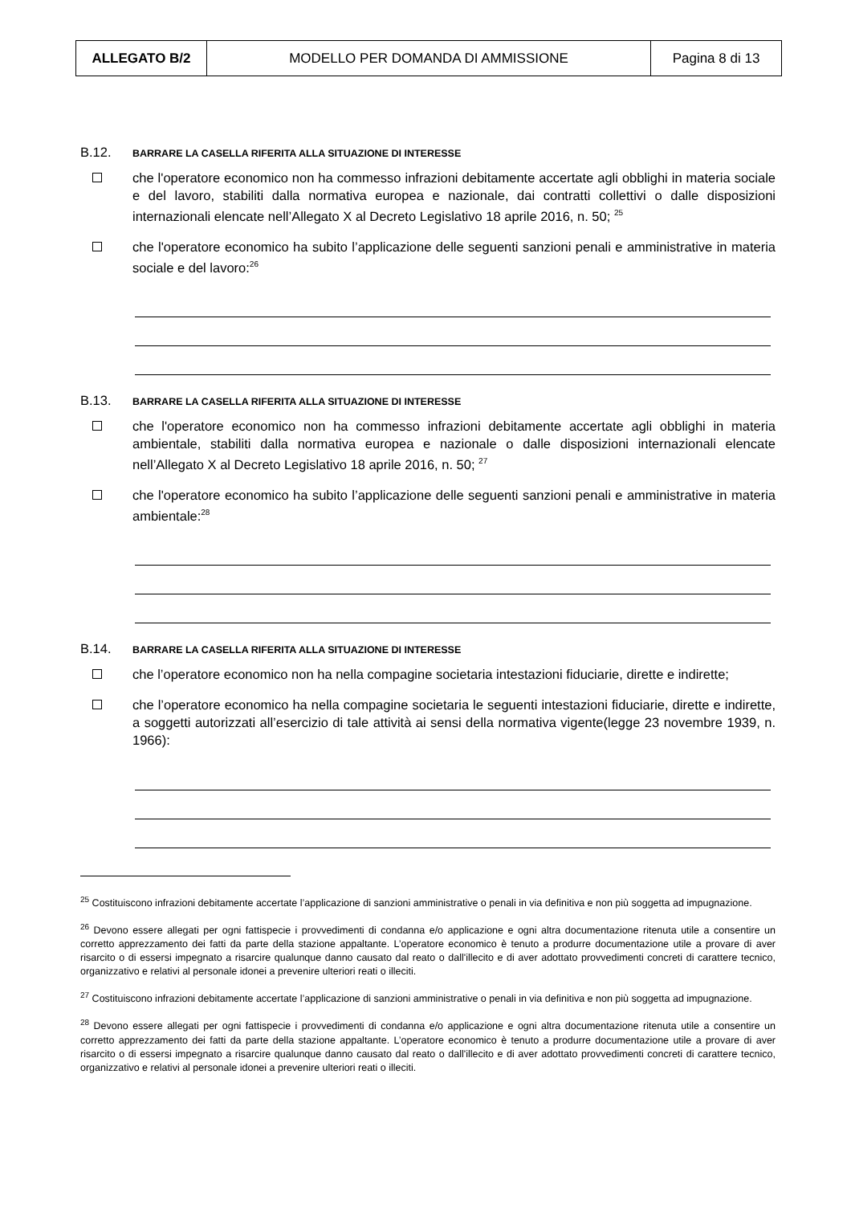| ALLEGATO B/2 | MODELLO PER DOMANDA DI AMMISSIONE | Pagina 8 di 13 |
B.12. BARRARE LA CASELLA RIFERITA ALLA SITUAZIONE DI INTERESSE
che l'operatore economico non ha commesso infrazioni debitamente accertate agli obblighi in materia sociale e del lavoro, stabiliti dalla normativa europea e nazionale, dai contratti collettivi o dalle disposizioni internazionali elencate nell’Allegato X al Decreto Legislativo 18 aprile 2016, n. 50; <sup>25</sup>
che l'operatore economico ha subito l’applicazione delle seguenti sanzioni penali e amministrative in materia sociale e del lavoro:<sup>26</sup>
B.13. BARRARE LA CASELLA RIFERITA ALLA SITUAZIONE DI INTERESSE
che l'operatore economico non ha commesso infrazioni debitamente accertate agli obblighi in materia ambientale, stabiliti dalla normativa europea e nazionale o dalle disposizioni internazionali elencate nell’Allegato X al Decreto Legislativo 18 aprile 2016, n. 50; <sup>27</sup>
che l'operatore economico ha subito l’applicazione delle seguenti sanzioni penali e amministrative in materia ambientale:<sup>28</sup>
B.14. BARRARE LA CASELLA RIFERITA ALLA SITUAZIONE DI INTERESSE
che l’operatore economico non ha nella compagine societaria intestazioni fiduciarie, dirette e indirette;
che l’operatore economico ha nella compagine societaria le seguenti intestazioni fiduciarie, dirette e indirette, a soggetti autorizzati all’esercizio di tale attività ai sensi della normativa vigente(legge 23 novembre 1939, n. 1966):
<sup>25</sup> Costituiscono infrazioni debitamente accertate l’applicazione di sanzioni amministrative o penali in via definitiva e non più soggetta ad impugnazione.
<sup>26</sup> Devono essere allegati per ogni fattispecie i provvedimenti di condanna e/o applicazione e ogni altra documentazione ritenuta utile a consentire un corretto apprezzamento dei fatti da parte della stazione appaltante. L’operatore economico è tenuto a produrre documentazione utile a provare di aver risarcito o di essersi impegnato a risarcire qualunque danno causato dal reato o dall'illecito e di aver adottato provvedimenti concreti di carattere tecnico, organizzativo e relativi al personale idonei a prevenire ulteriori reati o illeciti.
<sup>27</sup> Costituiscono infrazioni debitamente accertate l’applicazione di sanzioni amministrative o penali in via definitiva e non più soggetta ad impugnazione.
<sup>28</sup> Devono essere allegati per ogni fattispecie i provvedimenti di condanna e/o applicazione e ogni altra documentazione ritenuta utile a consentire un corretto apprezzamento dei fatti da parte della stazione appaltante. L’operatore economico è tenuto a produrre documentazione utile a provare di aver risarcito o di essersi impegnato a risarcire qualunque danno causato dal reato o dall'illecito e di aver adottato provvedimenti concreti di carattere tecnico, organizzativo e relativi al personale idonei a prevenire ulteriori reati o illeciti.